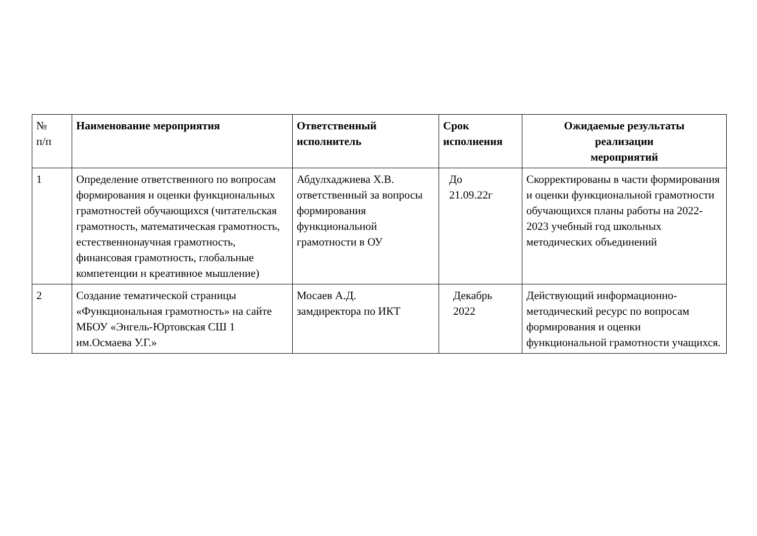| № п/п | Наименование мероприятия | Ответственный исполнитель | Срок исполнения | Ожидаемые результаты реализации мероприятий |
| --- | --- | --- | --- | --- |
| 1 | Определение ответственного по вопросам формирования и оценки функциональных грамотностей обучающихся (читательская грамотность, математическая грамотность, естественнонаучная грамотность, финансовая грамотность, глобальные компетенции н креативное мышление) | Абдулхаджиева Х.В. ответственный за вопросы формирования функциональной грамотности в ОУ | До 21.09.22г | Скорректированы в части формирования и оценки функциональной грамотности обучающихся планы работы на 2022-2023 учебный год школьных методических объединений |
| 2 | Создание тематической страницы «Функциональная грамотность» на сайте МБОУ «Энгель-Юртовская СШ 1 им.Осмаева У.Г.» | Мосаев А.Д. замдиректора по ИКТ | Декабрь 2022 | Действующий информационно-методический ресурс по вопросам формирования и оценки функциональной грамотности учащихся. |